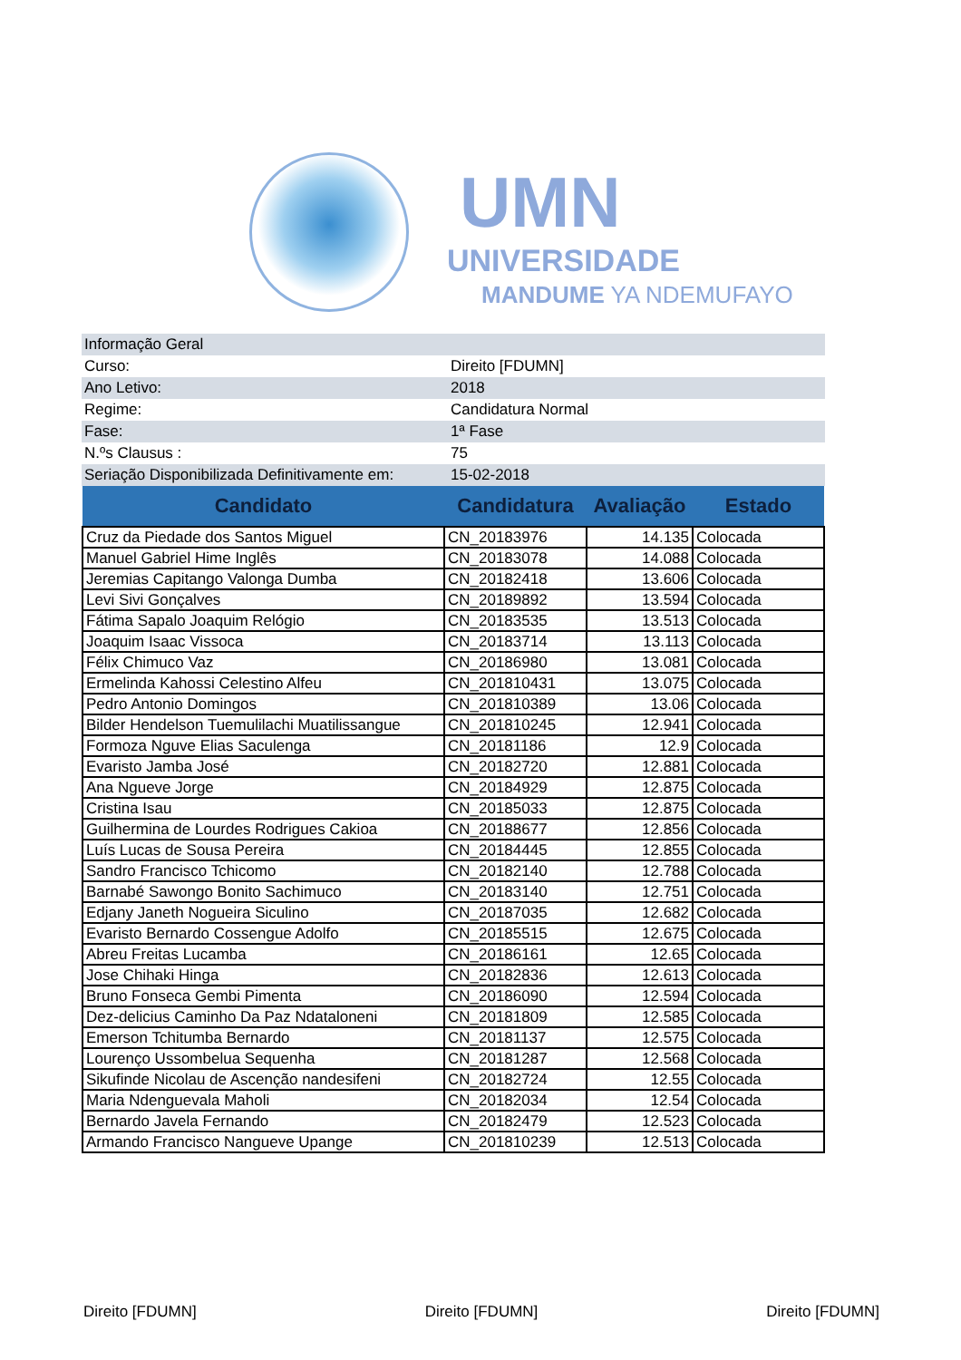UMN
UNIVERSIDADE
MANDUME YA NDEMUFAYO
| Informação Geral | |
| Curso: | Direito [FDUMN] |
| Ano Letivo: | 2018 |
| Regime: | Candidatura Normal |
| Fase: | 1ª Fase |
| N.ºs Clausus : | 75 |
| Seriação Disponibilizada Definitivamente em: | 15-02-2018 |
| Candidato | Candidatura | Avaliação | Estado |
| --- | --- | --- | --- |
| Cruz da Piedade dos Santos Miguel | CN_20183976 | 14.135 | Colocada |
| Manuel Gabriel Hime Inglês | CN_20183078 | 14.088 | Colocada |
| Jeremias Capitango Valonga Dumba | CN_20182418 | 13.606 | Colocada |
| Levi Sivi Gonçalves | CN_20189892 | 13.594 | Colocada |
| Fátima Sapalo Joaquim Relógio | CN_20183535 | 13.513 | Colocada |
| Joaquim Isaac Vissoca | CN_20183714 | 13.113 | Colocada |
| Félix Chimuco Vaz | CN_20186980 | 13.081 | Colocada |
| Ermelinda Kahossi Celestino Alfeu | CN_201810431 | 13.075 | Colocada |
| Pedro Antonio Domingos | CN_201810389 | 13.06 | Colocada |
| Bilder Hendelson Tuemulilachi Muatilissangue | CN_201810245 | 12.941 | Colocada |
| Formoza Nguve Elias Saculenga | CN_20181186 | 12.9 | Colocada |
| Evaristo Jamba José | CN_20182720 | 12.881 | Colocada |
| Ana Ngueve Jorge | CN_20184929 | 12.875 | Colocada |
| Cristina Isau | CN_20185033 | 12.875 | Colocada |
| Guilhermina de Lourdes Rodrigues Cakioa | CN_20188677 | 12.856 | Colocada |
| Luís Lucas de Sousa Pereira | CN_20184445 | 12.855 | Colocada |
| Sandro Francisco Tchicomo | CN_20182140 | 12.788 | Colocada |
| Barnabé Sawongo Bonito Sachimuco | CN_20183140 | 12.751 | Colocada |
| Edjany Janeth Nogueira Siculino | CN_20187035 | 12.682 | Colocada |
| Evaristo Bernardo Cossengue Adolfo | CN_20185515 | 12.675 | Colocada |
| Abreu Freitas Lucamba | CN_20186161 | 12.65 | Colocada |
| Jose Chihaki Hinga | CN_20182836 | 12.613 | Colocada |
| Bruno Fonseca Gembi Pimenta | CN_20186090 | 12.594 | Colocada |
| Dez-delicius Caminho Da Paz Ndataloneni | CN_20181809 | 12.585 | Colocada |
| Emerson Tchitumba Bernardo | CN_20181137 | 12.575 | Colocada |
| Lourenço Ussombelua Sequenha | CN_20181287 | 12.568 | Colocada |
| Sikufinde Nicolau de Ascenção nandesifeni | CN_20182724 | 12.55 | Colocada |
| Maria Ndenguevala Maholi | CN_20182034 | 12.54 | Colocada |
| Bernardo Javela Fernando | CN_20182479 | 12.523 | Colocada |
| Armando Francisco Nangueve Upange | CN_201810239 | 12.513 | Colocada |
Direito [FDUMN] Direito [FDUMN] Direito [FDUMN]